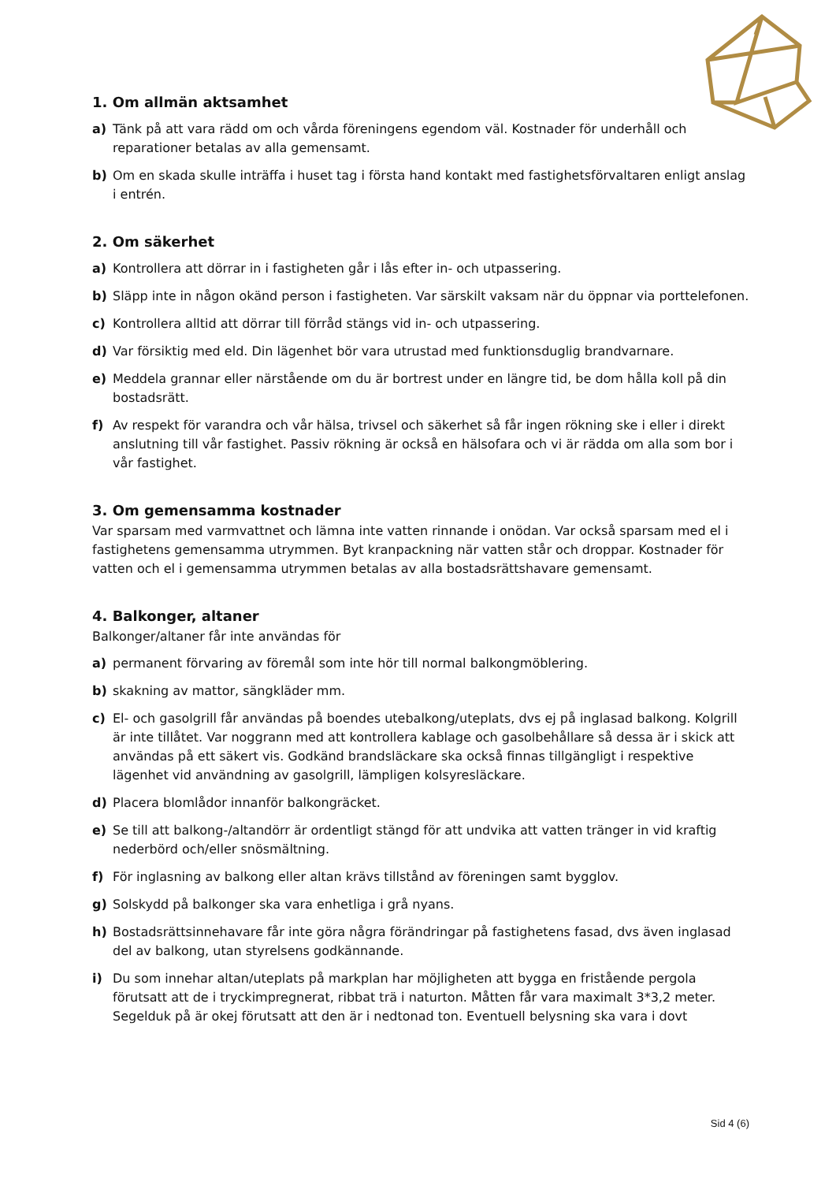1. Om allmän aktsamhet
a) Tänk på att vara rädd om och vårda föreningens egendom väl. Kostnader för underhåll och reparationer betalas av alla gemensamt.
b) Om en skada skulle inträffa i huset tag i första hand kontakt med fastighetsförvaltaren enligt anslag i entrén.
2. Om säkerhet
a) Kontrollera att dörrar in i fastigheten går i lås efter in- och utpassering.
b) Släpp inte in någon okänd person i fastigheten. Var särskilt vaksam när du öppnar via porttelefonen.
c) Kontrollera alltid att dörrar till förråd stängs vid in- och utpassering.
d) Var försiktig med eld. Din lägenhet bör vara utrustad med funktionsduglig brandvarnare.
e) Meddela grannar eller närstående om du är bortrest under en längre tid, be dom hålla koll på din bostadsrätt.
f) Av respekt för varandra och vår hälsa, trivsel och säkerhet så får ingen rökning ske i eller i direkt anslutning till vår fastighet. Passiv rökning är också en hälsofara och vi är rädda om alla som bor i vår fastighet.
3. Om gemensamma kostnader
Var sparsam med varmvattnet och lämna inte vatten rinnande i onödan. Var också sparsam med el i fastighetens gemensamma utrymmen. Byt kranpackning när vatten står och droppar. Kostnader för vatten och el i gemensamma utrymmen betalas av alla bostadsrättshavare gemensamt.
4. Balkonger, altaner
Balkonger/altaner får inte användas för
a) permanent förvaring av föremål som inte hör till normal balkongmöblering.
b) skakning av mattor, sängkläder mm.
c) El- och gasolgrill får användas på boendes utebalkong/uteplats, dvs ej på inglasad balkong. Kolgrill är inte tillåtet. Var noggrann med att kontrollera kablage och gasolbehållare så dessa är i skick att användas på ett säkert vis. Godkänd brandsläckare ska också finnas tillgängligt i respektive lägenhet vid användning av gasolgrill, lämpligen kolsyresläckare.
d) Placera blomlådor innanför balkongräcket.
e) Se till att balkong-/altandörr är ordentligt stängd för att undvika att vatten tränger in vid kraftig nederbörd och/eller snösmältning.
f) För inglasning av balkong eller altan krävs tillstånd av föreningen samt bygglov.
g) Solskydd på balkonger ska vara enhetliga i grå nyans.
h) Bostadsrättsinnehavare får inte göra några förändringar på fastighetens fasad, dvs även inglasad del av balkong, utan styrelsens godkännande.
i) Du som innehar altan/uteplats på markplan har möjligheten att bygga en fristående pergola förutsatt att de i tryckimpregnerat, ribbat trä i naturton. Måtten får vara maximalt 3*3,2 meter. Segelduk på är okej förutsatt att den är i nedtonad ton. Eventuell belysning ska vara i dovt
Sid 4 (6)